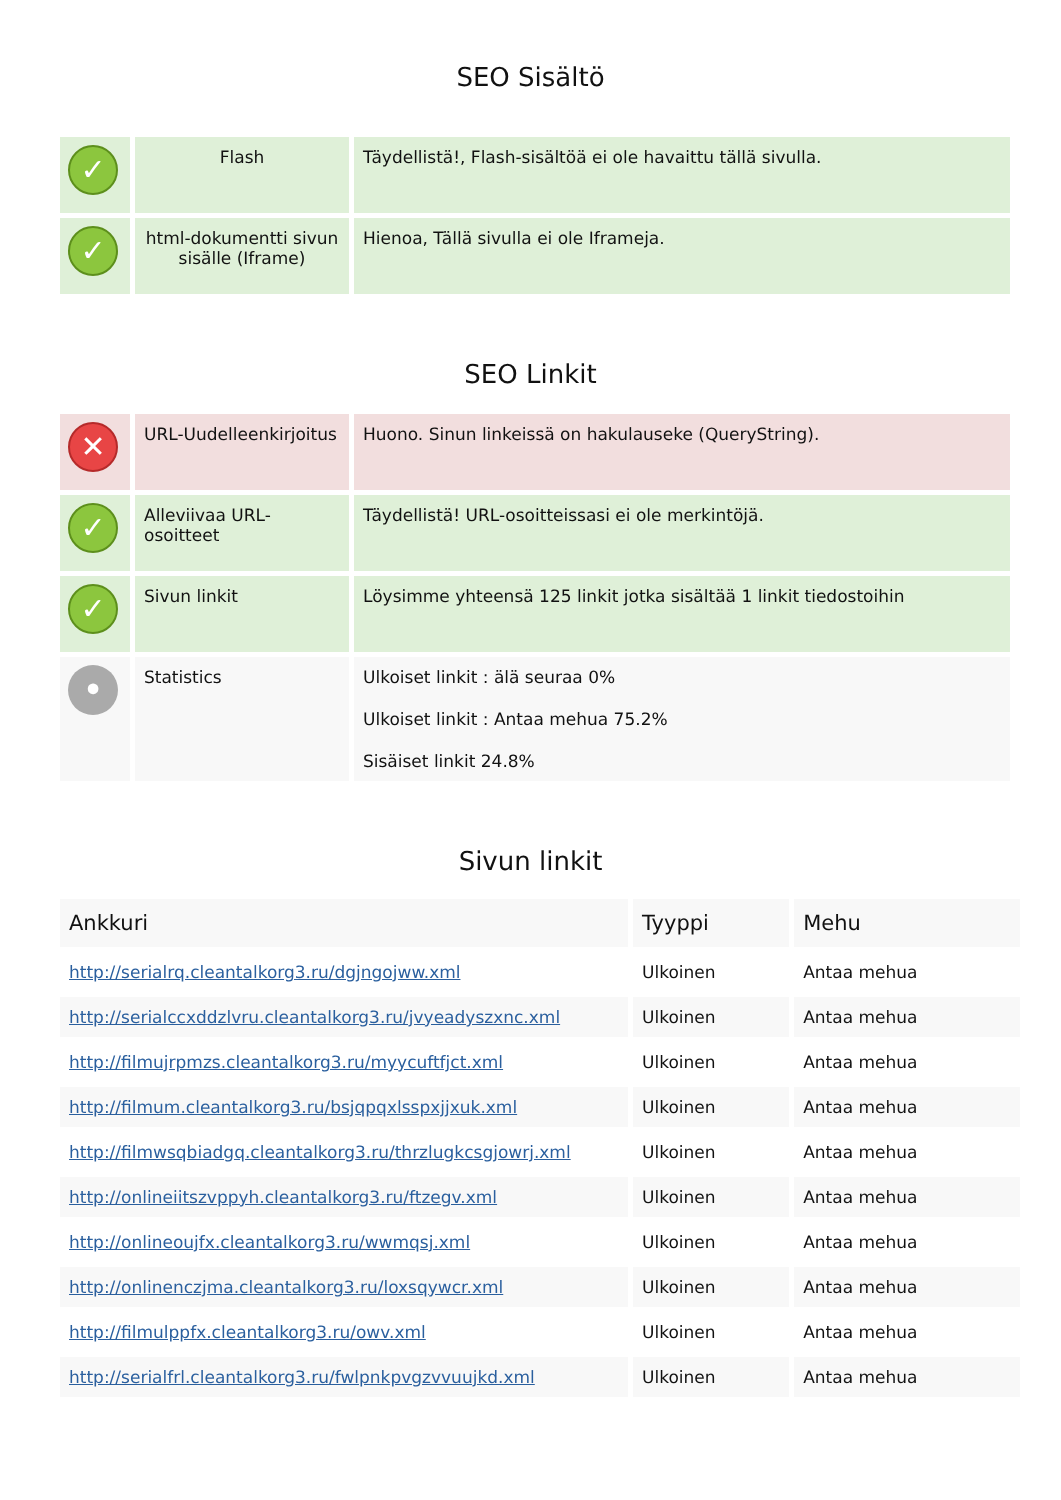SEO Sisältö
| ✓ | Flash | Täydellistä!, Flash-sisältöä ei ole havaittu tällä sivulla. |
| ✓ | html-dokumentti sivun sisälle (Iframe) | Hienoa, Tällä sivulla ei ole Iframeja. |
SEO Linkit
| ✕ | URL-Uudelleenkirjoitus | Huono. Sinun linkeissä on hakulauseke (QueryString). |
| ✓ | Alleviivaa URL-osoitteet | Täydellistä! URL-osoitteissasi ei ole merkintöjä. |
| ✓ | Sivun linkit | Löysimme yhteensä 125 linkit jotka sisältää 1 linkit tiedostoihin |
| • | Statistics | Ulkoiset linkit : älä seuraa 0% Ulkoiset linkit : Antaa mehua 75.2% Sisäiset linkit 24.8% |
Sivun linkit
| Ankkuri | Tyyppi | Mehu |
| --- | --- | --- |
| http://serialrq.cleantalkorg3.ru/dgjngojww.xml | Ulkoinen | Antaa mehua |
| http://serialccxddzlvru.cleantalkorg3.ru/jvyeadyszxnc.xml | Ulkoinen | Antaa mehua |
| http://filmujrpmzs.cleantalkorg3.ru/myycuftfjct.xml | Ulkoinen | Antaa mehua |
| http://filmum.cleantalkorg3.ru/bsjqpqxlsspxjjxuk.xml | Ulkoinen | Antaa mehua |
| http://filmwsqbiadgq.cleantalkorg3.ru/thrzlugkcsgjowrj.xml | Ulkoinen | Antaa mehua |
| http://onlineiitszvppyh.cleantalkorg3.ru/ftzegv.xml | Ulkoinen | Antaa mehua |
| http://onlineoujfx.cleantalkorg3.ru/wwmqsj.xml | Ulkoinen | Antaa mehua |
| http://onlinenczjma.cleantalkorg3.ru/loxsqywcr.xml | Ulkoinen | Antaa mehua |
| http://filmulppfx.cleantalkorg3.ru/owv.xml | Ulkoinen | Antaa mehua |
| http://serialfrl.cleantalkorg3.ru/fwlpnkpvgzvvuujkd.xml | Ulkoinen | Antaa mehua |